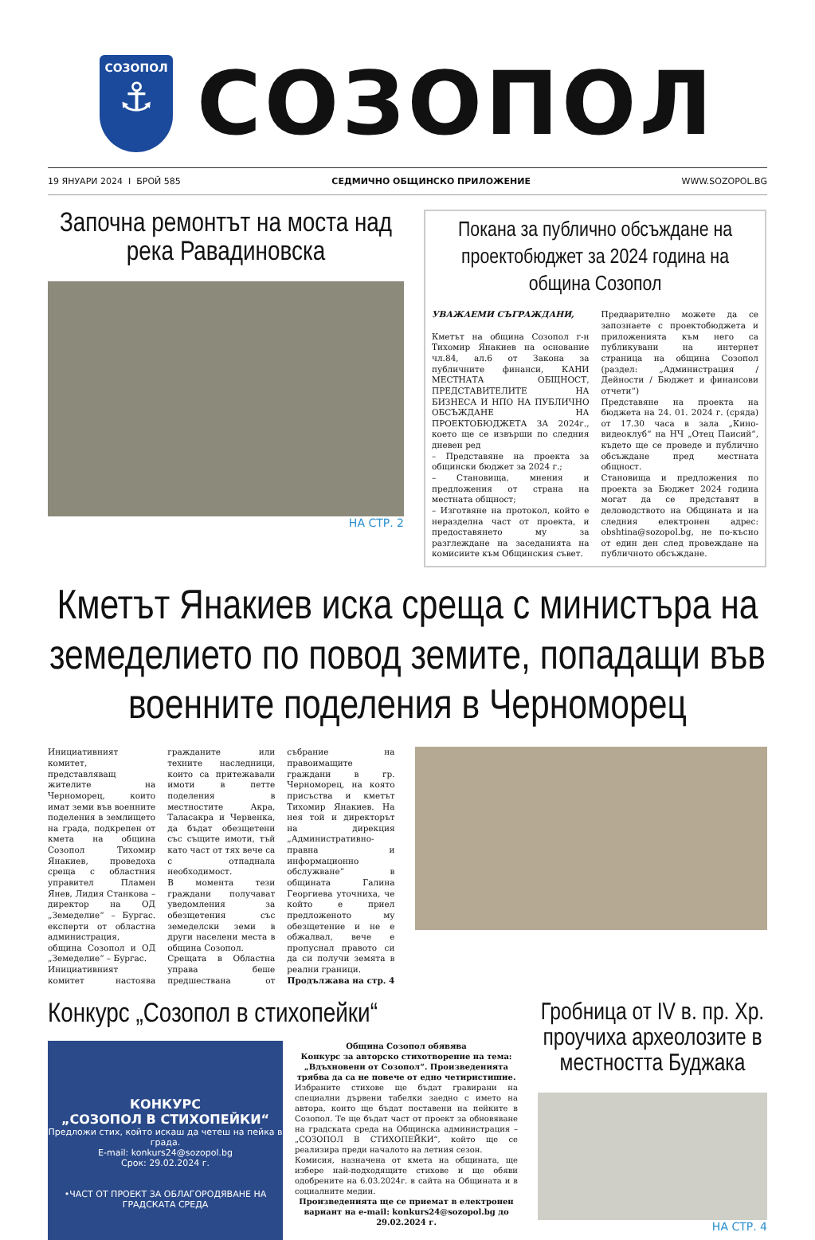СОЗОПОЛ
⚓
СОЗОПОЛ
19 ЯНУАРИ 2024 I БРОЙ 585 СЕДМИЧНО ОБЩИНСКО ПРИЛОЖЕНИЕ WWW.SOZOPOL.BG
Започна ремонтът на моста над река Равадиновска
НА СТР. 2
Покана за публично обсъждане на проектобюджет за 2024 година на община Созопол
УВАЖАЕМИ СЪГРАЖДАНИ,
Кметът на община Созопол г-н Тихомир Янакиев на основание чл.84, ал.6 от Закона за публичните финанси, КАНИ МЕСТНАТА ОБЩНОСТ, ПРЕДСТАВИТЕЛИТЕ НА БИЗНЕСА И НПО НА ПУБЛИЧНО ОБСЪЖДАНЕ НА ПРОЕКТОБЮДЖЕТА ЗА 2024г., което ще се извърши по следния дневен ред
– Представяне на проекта за общински бюджет за 2024 г.;
– Становища, мнения и предложения от страна на местната общност;
– Изготвяне на протокол, който е неразделна част от проекта, и предоставянето му за разглеждане на заседанията на комисиите към Общинския съвет.
Предварително можете да се запознаете с проектобюджета и приложенията към него са публикувани на интернет страница на община Созопол (раздел: „Администрация / Дейности / Бюджет и финансови отчети“)
Представяне на проекта на бюджета на 24. 01. 2024 г. (сряда) от 17.30 часа в зала „Кино-видеоклуб“ на НЧ „Отец Паисий“, където ще се проведе и публично обсъждане пред местната общност.
Становища и предложения по проекта за Бюджет 2024 година могат да се представят в деловодството на Общината и на следния електронен адрес: obshtina@sozopol.bg, не по-късно от един ден след провеждане на публичното обсъждане.
Кметът Янакиев иска среща с министъра на земеделието по повод земите, попадащи във военните поделения в Черноморец
Инициативният комитет, представляващ жителите на Черноморец, които имат земи във военните поделения в землището на града, подкрепен от кмета на община Созопол Тихомир Янакиев, проведоха среща с областния управител Пламен Янев, Лидия Станкова – директор на ОД „Земеделие“ – Бургас. експерти от областна администрация, община Созопол и ОД „Земеделие“ – Бургас.
Инициативният комитет настоява гражданите или техните наследници, които са притежавали имоти в петте поделения в местностите Акра, Таласакра и Червенка, да бъдат обезщетени със същите имоти, тъй като част от тях вече са с отпаднала необходимост.
В момента тези граждани получават уведомления за обезщетения със земеделски земи в други населени места в община Созопол.
Срещата в Областна управа беше предшествана от събрание на правоимащите граждани в гр. Черноморец, на която присъства и кметът Тихомир Янакиев. На нея той и директорът на дирекция „Административно-правна и информационно обслужване“ в общината Галина Георгиева уточниха, че който е приел предложеното му обезщетение и не е обжалвал, вече е пропуснал правото си да си получи земята в реални граници.
Продължава на стр. 4
Конкурс „Созопол в стихопейки“
КОНКУРС
„СОЗОПОЛ В СТИХОПЕЙКИ“
Предложи стих, който искаш да четеш на пейка в града.
E-mail: konkurs24@sozopol.bg
Срок: 29.02.2024 г.
•ЧАСТ ОТ ПРОЕКТ ЗА ОБЛАГОРОДЯВАНЕ НА ГРАДСКАТА СРЕДА
Община Созопол обявява
Конкурс за авторско стихотворение на тема: „Вдъхновени от Созопол“. Произведенията трябва да са не повече от едно четиристишие.
Избраните стихове ще бъдат гравирани на специални дървени табелки заедно с името на автора, които ще бъдат поставени на пейките в Созопол. Те ще бъдат част от проект за обновяване на градската среда на Общинска администрация – „СОЗОПОЛ В СТИХОПЕЙКИ“, който ще се реализира преди началото на летния сезон.
Комисия, назначена от кмета на общината, ще избере най-подходящите стихове и ще обяви одобрените на 6.03.2024г. в сайта на Общината и в социалните медии.
Произведенията ще се приемат в електронен вариант на e-mail: konkurs24@sozopol.bg до 29.02.2024 г.
Гробница от IV в. пр. Хр. проучиха археолозите в местността Буджака
НА СТР. 4